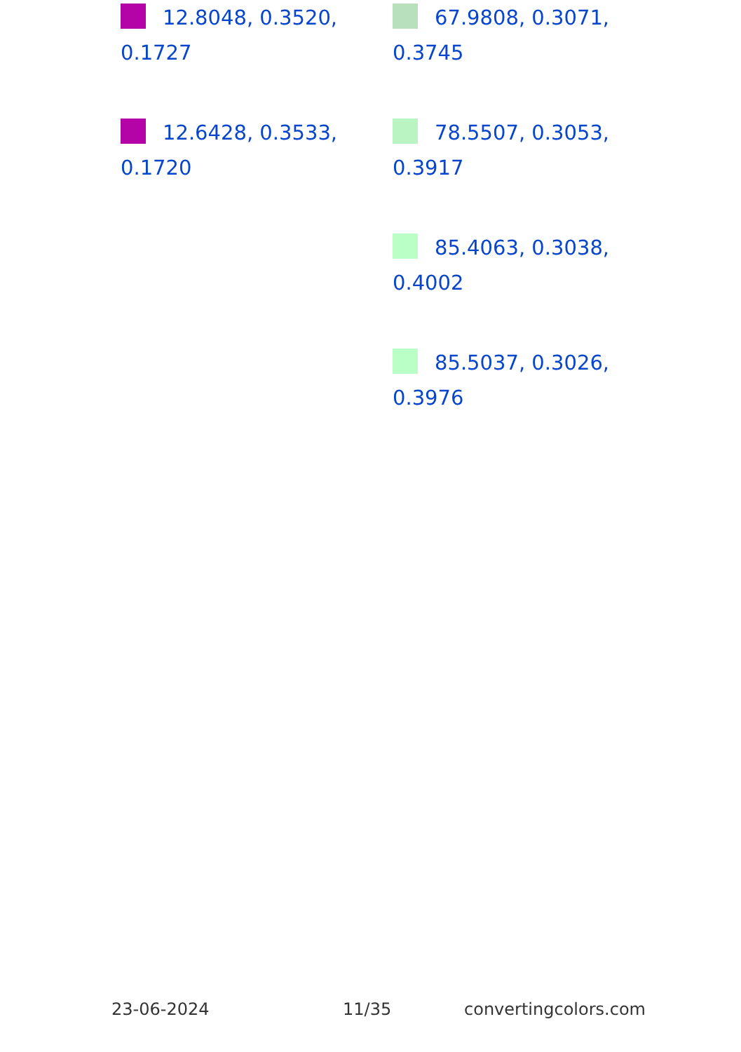12.8048, 0.3520, 0.1727
12.6428, 0.3533, 0.1720
67.9808, 0.3071, 0.3745
78.5507, 0.3053, 0.3917
85.4063, 0.3038, 0.4002
85.5037, 0.3026, 0.3976
23-06-2024 11/35 convertingcolors.com